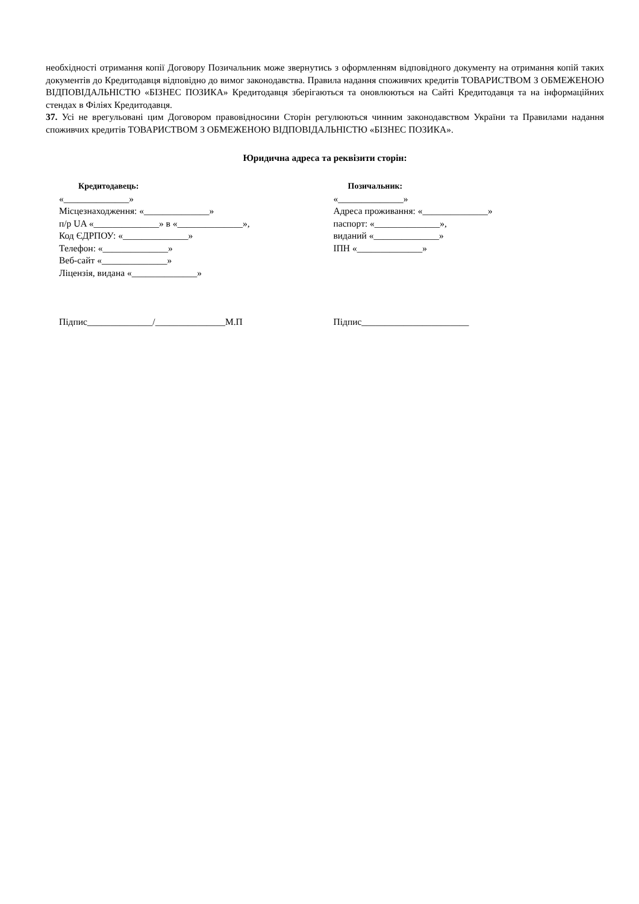необхідності отримання копії Договору Позичальник може звернутись з оформленням відповідного документу на отримання копій таких документів до Кредитодавця відповідно до вимог законодавства. Правила надання споживчих кредитів ТОВАРИСТВОМ З ОБМЕЖЕНОЮ ВІДПОВІДАЛЬНІСТЮ «БІЗНЕС ПОЗИКА» Кредитодавця зберігаються та оновлюються на Сайті Кредитодавця та на інформаційних стендах в Філіях Кредитодавця.
37. Усі не врегульовані цим Договором правовідносини Сторін регулюються чинним законодавством України та Правилами надання споживчих кредитів ТОВАРИСТВОМ З ОБМЕЖЕНОЮ ВІДПОВІДАЛЬНІСТЮ «БІЗНЕС ПОЗИКА».
Юридична адреса та реквізити сторін:
Кредитодавець:
«______________»
Місцезнаходження: «______________»
п/р UA «______________» в «______________»,
Код ЄДРПОУ: «______________»
Телефон: «______________»
Веб-сайт «______________»
Ліцензія, видана «______________»
Позичальник:
«______________»
Адреса проживання: «______________»
паспорт: «______________»,
виданий «______________»
ІПН «______________»
Підпис______________/_______________М.П Підпис_______________________